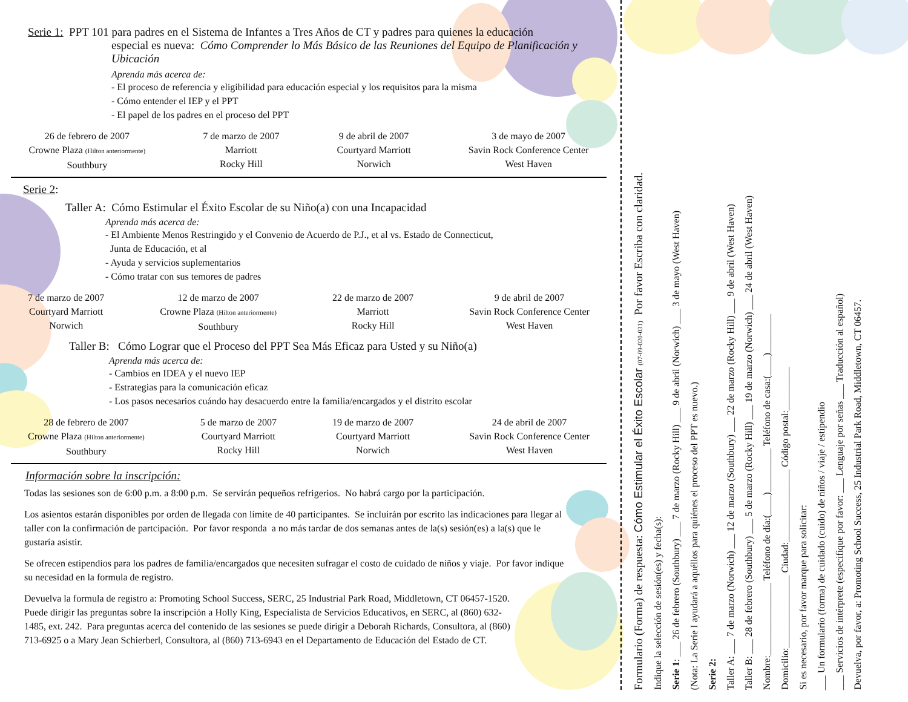Serie 1: PPT 101 para padres en el Sistema de Infantes a Tres Años de CT y padres para quienes la educación
especial es nueva: Cómo Comprender lo Más Básico de las Reuniones del Equipo de Planificación y Ubicación
Aprenda más acerca de:
- El proceso de referencia y eligibilidad para educación especial y los requisitos para la misma
- Cómo entender el IEP y el PPT
- El papel de los padres en el proceso del PPT
26 de febrero de 2007
Crowne Plaza (Hilton anteriormente)
Southbury
7 de marzo de 2007
Marriott
Rocky Hill
9 de abril de 2007
Courtyard Marriott
Norwich
3 de mayo de 2007
Savin Rock Conference Center
West Haven
Serie 2:
Taller A: Cómo Estimular el Éxito Escolar de su Niño(a) con una Incapacidad
Aprenda más acerca de:
- El Ambiente Menos Restringido y el Convenio de Acuerdo de P.J., et al vs. Estado de Connecticut,
Junta de Educación, et al
- Ayuda y servicios suplementarios
- Cómo tratar con sus temores de padres
7 de marzo de 2007
Courtyard Marriott
Norwich
12 de marzo de 2007
Crowne Plaza (Hilton anteriormente)
Southbury
22 de marzo de 2007
Marriott
Rocky Hill
9 de abril de 2007
Savin Rock Conference Center
West Haven
Taller B: Cómo Lograr que el Proceso del PPT Sea Más Eficaz para Usted y su Niño(a)
Aprenda más acerca de:
- Cambios en IDEA y el nuevo IEP
- Estrategias para la comunicación eficaz
- Los pasos necesarios cuándo hay desacuerdo entre la familia/encargados y el distrito escolar
28 de febrero de 2007
Crowne Plaza (Hilton anteriormente)
Southbury
5 de marzo de 2007
Courtyard Marriott
Rocky Hill
19 de marzo de 2007
Courtyard Marriott
Norwich
24 de abril de 2007
Savin Rock Conference Center
West Haven
Información sobre la inscripción:
Todas las sesiones son de 6:00 p.m. a 8:00 p.m. Se servirán pequeños refrigerios. No habrá cargo por la participación.
Los asientos estarán disponibles por orden de llegada con límite de 40 participantes. Se incluirán por escrito las indicaciones para llegar al taller con la confirmación de partcipación. Por favor responda a no más tardar de dos semanas antes de la(s) sesión(es) a la(s) que le gustaría asistir.
Se ofrecen estipendios para los padres de familia/encargados que necesiten sufragar el costo de cuidado de niños y viaje. Por favor indique su necesidad en la formula de registro.
Devuelva la formula de registro a: Promoting School Success, SERC, 25 Industrial Park Road, Middletown, CT 06457-1520. Puede dirigir las preguntas sobre la inscripción a Holly King, Especialista de Servicios Educativos, en SERC, al (860) 632-1485, ext. 242. Para preguntas acerca del contenido de las sesiones se puede dirigir a Deborah Richards, Consultora, al (860) 713-6925 o a Mary Jean Schierberl, Consultora, al (860) 713-6943 en el Departamento de Educación del Estado de CT.
Formulario (Forma) de respuesta: Cómo Estimular el Éxito Escolar (07-09-020-031) Por favor Escriba con claridad.
Indique la selección de sesión(es) y fecha(s):
Serie 1: ___ 26 de febrero (Southbury) ___ 7 de marzo (Rocky Hill) ___ 9 de abril (Norwich) ___ 3 de mayo (West Haven)
(Nota: La Serie I ayudará a aquéllos para quiénes el proceso del PPT es nuevo.)
Serie 2:
Taller A: ___ 7 de marzo (Norwich) ___ 12 de marzo (Southbury) ___ 22 de marzo (Rocky Hill) ___ 9 de abril (West Haven)
Taller B: ___ 28 de febrero (Southbury) ___ 5 de marzo (Rocky Hill) ___ 19 de marzo (Norwich) ___ 24 de abril (West Haven)
Nombre:_______________ Teléfono de día:(____)_________ Teléfono de casa:(____)________
Domicilio:_______________ Ciudad:_______________ Código postal:_________
Si es necesario, por favor marque para solicitar:
___ Un formulario (forma) de cuidado (cuido) de niños / viaje / estipendio
___ Servicios de intérprete (especifique por favor: ___ Lenguaje por señas ___ Traducción al español)
Devuelva, por favor, a: Promoting School Success, 25 Industrial Park Road, Middletown, CT 06457.